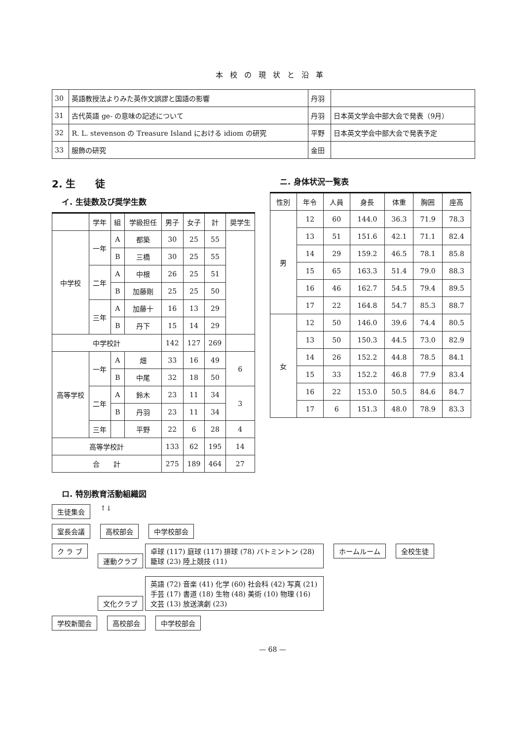本校の現状と沿革
| 30 | 英語教授法よりみた英作文誤謬と国語の影響 | 丹羽 | |
| 31 | 古代英語 ge- の意味の記述について | 丹羽 | 日本英文学会中部大会で発表（9月） |
| 32 | R. L. stevenson の Treasure Island における idiom の研究 | 平野 | 日本英文学会中部大会で発表予定 |
| 33 | 服飾の研究 | 金田 | |
2. 生　　徒
イ. 生徒数及び奨学生数
| | 学年 | 組 | 学級担任 | 男子 | 女子 | 計 | 奨学生 |
| 中学校 | 一年 | A | 都築 | 30 | 25 | 55 | |
| | | B | 三橋 | 30 | 25 | 55 | |
| | 二年 | A | 中根 | 26 | 25 | 51 | |
| | | B | 加藤剛 | 25 | 25 | 50 | |
| | 三年 | A | 加藤十 | 16 | 13 | 29 | |
| | | B | 丹下 | 15 | 14 | 29 | |
| 中学校計 | | | | 142 | 127 | 269 | |
| 高等学校 | 一年 | A | 畑 | 33 | 16 | 49 | 6 |
| | | B | 中尾 | 32 | 18 | 50 | |
| | 二年 | A | 鈴木 | 23 | 11 | 34 | 3 |
| | | B | 丹羽 | 23 | 11 | 34 | |
| | 三年 | | 平野 | 22 | 6 | 28 | 4 |
| 高等学校計 | | | | 133 | 62 | 195 | 14 |
| 合 計 | | | | 275 | 189 | 464 | 27 |
ニ. 身体状況一覧表
| 性別 | 年令 | 人員 | 身長 | 体重 | 胸囲 | 座高 |
| 男 | 12 | 60 | 144.0 | 36.3 | 71.9 | 78.3 |
| | 13 | 51 | 151.6 | 42.1 | 71.1 | 82.4 |
| | 14 | 29 | 159.2 | 46.5 | 78.1 | 85.8 |
| | 15 | 65 | 163.3 | 51.4 | 79.0 | 88.3 |
| | 16 | 46 | 162.7 | 54.5 | 79.4 | 89.5 |
| | 17 | 22 | 164.8 | 54.7 | 85.3 | 88.7 |
| 女 | 12 | 50 | 146.0 | 39.6 | 74.4 | 80.5 |
| | 13 | 50 | 150.3 | 44.5 | 73.0 | 82.9 |
| | 14 | 26 | 152.2 | 44.8 | 78.5 | 84.1 |
| | 15 | 33 | 152.2 | 46.8 | 77.9 | 83.4 |
| | 16 | 22 | 153.0 | 50.5 | 84.6 | 84.7 |
| | 17 | 6 | 151.3 | 48.0 | 78.9 | 83.3 |
ロ. 特別教育活動組織図
生徒集会 ↑↓
室長会議 高校部会 中学校部会
ク ラ ブ 運動クラブ 卓球 (117) 庭球 (117) 排球 (78) バトミントン (28) 籠球 (23) 陸上競技 (11)
文化クラブ 英語 (72) 音楽 (41) 化学 (60) 社会科 (42) 写真 (21) 手芸 (17) 書道 (18) 生物 (48) 美術 (10) 物理 (16) 文芸 (13) 放送演劇 (23)
ホームルーム 全校生徒
学校新聞会 高校部会 中学校部会
— 68 —